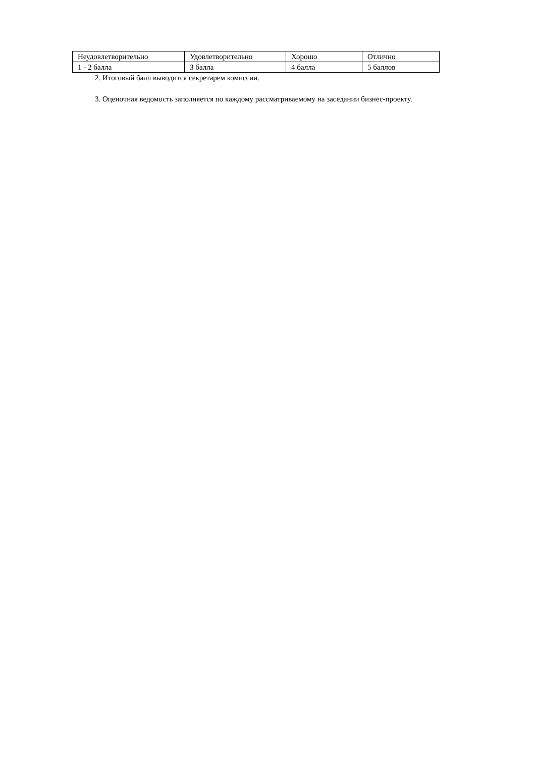| Неудовлетворительно | Удовлетворительно | Хорошо | Отлично |
| 1 - 2 балла | 3 балла | 4 балла | 5 баллов |
2. Итоговый балл выводится секретарем комиссии.
3. Оценочная ведомость заполняется по каждому рассматриваемому на заседании бизнес-проекту.